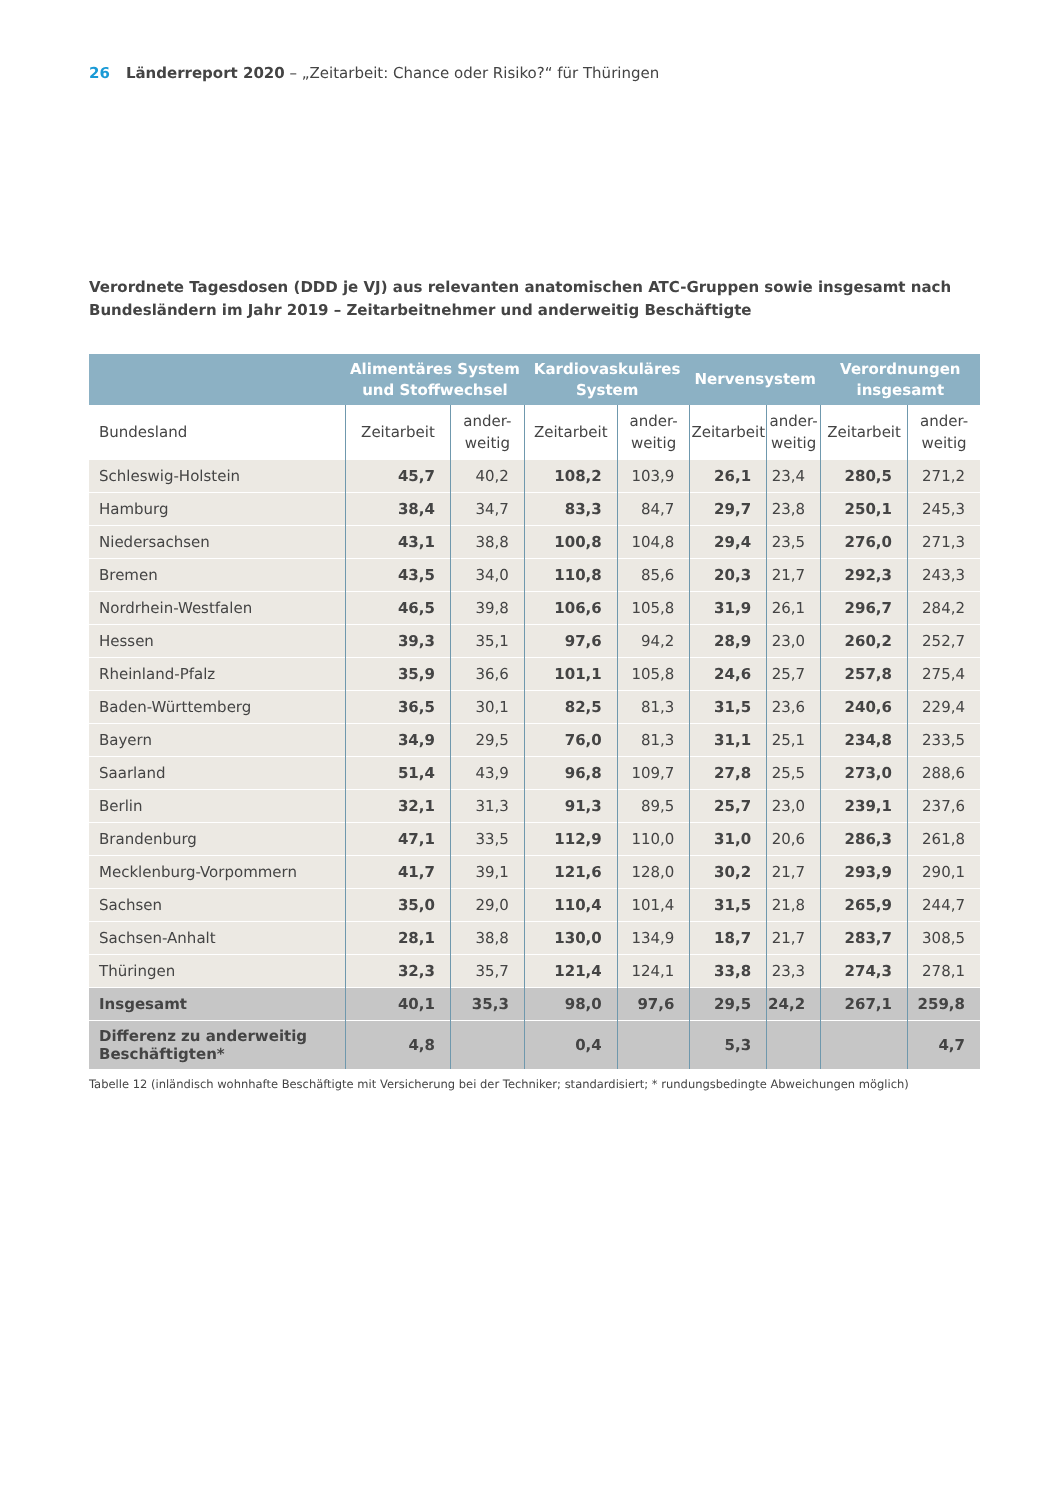26 Länderreport 2020 – „Zeitarbeit: Chance oder Risiko?“ für Thüringen
Verordnete Tagesdosen (DDD je VJ) aus relevanten anatomischen ATC-Gruppen sowie insgesamt nach Bundesländern im Jahr 2019 – Zeitarbeitnehmer und anderweitig Beschäftigte
| | Alimentäres System und Stoffwechsel | | Kardiovaskuläres System | | Nervensystem | | Verordnungen insgesamt | |
| --- | --- | --- | --- | --- | --- | --- | --- | --- |
| Bundesland | Zeitarbeit | ander- weitig | Zeitarbeit | ander- weitig | Zeitarbeit | ander- weitig | Zeitarbeit | ander- weitig |
| Schleswig-Holstein | 45,7 | 40,2 | 108,2 | 103,9 | 26,1 | 23,4 | 280,5 | 271,2 |
| Hamburg | 38,4 | 34,7 | 83,3 | 84,7 | 29,7 | 23,8 | 250,1 | 245,3 |
| Niedersachsen | 43,1 | 38,8 | 100,8 | 104,8 | 29,4 | 23,5 | 276,0 | 271,3 |
| Bremen | 43,5 | 34,0 | 110,8 | 85,6 | 20,3 | 21,7 | 292,3 | 243,3 |
| Nordrhein-Westfalen | 46,5 | 39,8 | 106,6 | 105,8 | 31,9 | 26,1 | 296,7 | 284,2 |
| Hessen | 39,3 | 35,1 | 97,6 | 94,2 | 28,9 | 23,0 | 260,2 | 252,7 |
| Rheinland-Pfalz | 35,9 | 36,6 | 101,1 | 105,8 | 24,6 | 25,7 | 257,8 | 275,4 |
| Baden-Württemberg | 36,5 | 30,1 | 82,5 | 81,3 | 31,5 | 23,6 | 240,6 | 229,4 |
| Bayern | 34,9 | 29,5 | 76,0 | 81,3 | 31,1 | 25,1 | 234,8 | 233,5 |
| Saarland | 51,4 | 43,9 | 96,8 | 109,7 | 27,8 | 25,5 | 273,0 | 288,6 |
| Berlin | 32,1 | 31,3 | 91,3 | 89,5 | 25,7 | 23,0 | 239,1 | 237,6 |
| Brandenburg | 47,1 | 33,5 | 112,9 | 110,0 | 31,0 | 20,6 | 286,3 | 261,8 |
| Mecklenburg-Vorpommern | 41,7 | 39,1 | 121,6 | 128,0 | 30,2 | 21,7 | 293,9 | 290,1 |
| Sachsen | 35,0 | 29,0 | 110,4 | 101,4 | 31,5 | 21,8 | 265,9 | 244,7 |
| Sachsen-Anhalt | 28,1 | 38,8 | 130,0 | 134,9 | 18,7 | 21,7 | 283,7 | 308,5 |
| Thüringen | 32,3 | 35,7 | 121,4 | 124,1 | 33,8 | 23,3 | 274,3 | 278,1 |
| Insgesamt | 40,1 | 35,3 | 98,0 | 97,6 | 29,5 | 24,2 | 267,1 | 259,8 |
| Differenz zu anderweitig Beschäftigten* | 4,8 | | 0,4 | | 5,3 | | | 4,7 |
Tabelle 12 (inländisch wohnhafte Beschäftigte mit Versicherung bei der Techniker; standardisiert; * rundungsbedingte Abweichungen möglich)